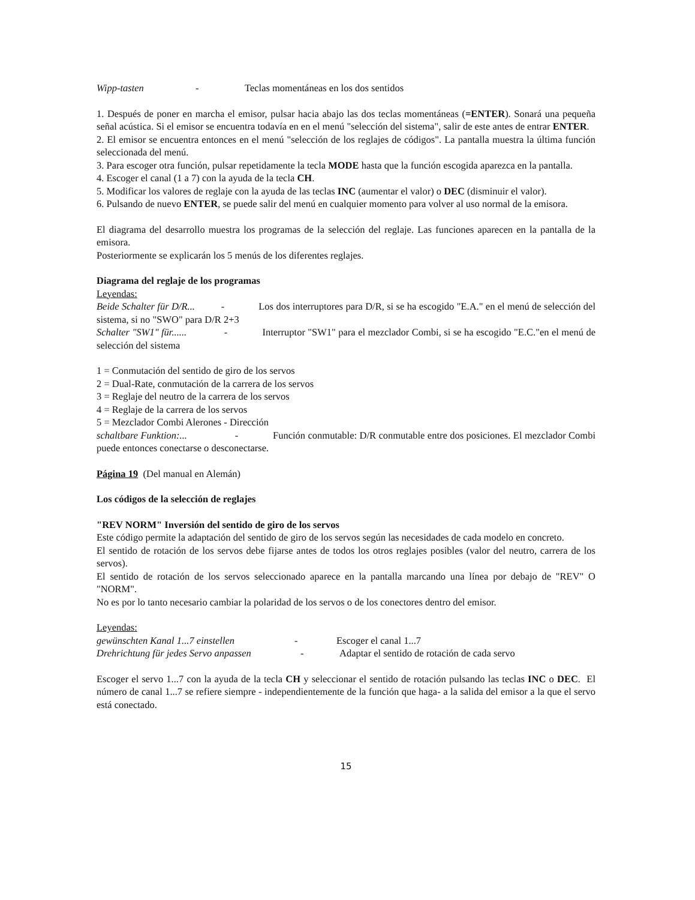Wipp-tasten - Teclas momentáneas en los dos sentidos
1. Después de poner en marcha el emisor, pulsar hacia abajo las dos teclas momentáneas (=ENTER). Sonará una pequeña señal acústica. Si el emisor se encuentra todavía en en el menú "selección del sistema", salir de este antes de entrar ENTER.
2. El emisor se encuentra entonces en el menú "selección de los reglajes de códigos". La pantalla muestra la última función seleccionada del menú.
3. Para escoger otra función, pulsar repetidamente la tecla MODE hasta que la función escogida aparezca en la pantalla.
4. Escoger el canal (1 a 7) con la ayuda de la tecla CH.
5. Modificar los valores de reglaje con la ayuda de las teclas INC (aumentar el valor) o DEC (disminuir el valor).
6. Pulsando de nuevo ENTER, se puede salir del menú en cualquier momento para volver al uso normal de la emisora.
El diagrama del desarrollo muestra los programas de la selección del reglaje. Las funciones aparecen en la pantalla de la emisora.
Posteriormente se explicarán los 5 menús de los diferentes reglajes.
Diagrama del reglaje de los programas
Leyendas:
Beide Schalter für D/R... - Los dos interruptores para D/R, si se ha escogido "E.A." en el menú de selección del sistema, si no "SWO" para D/R 2+3
Schalter "SW1" für...... - Interruptor "SW1" para el mezclador Combi, si se ha escogido "E.C."en el menú de selección del sistema
1 = Conmutación del sentido de giro de los servos
2 = Dual-Rate, conmutación de la carrera de los servos
3 = Reglaje del neutro de la carrera de los servos
4 = Reglaje de la carrera de los servos
5 = Mezclador Combi Alerones - Dirección
schaltbare Funktion:... - Función conmutable: D/R conmutable entre dos posiciones. El mezclador Combi puede entonces conectarse o desconectarse.
Página 19 (Del manual en Alemán)
Los códigos de la selección de reglajes
"REV NORM" Inversión del sentido de giro de los servos
Este código permite la adaptación del sentido de giro de los servos según las necesidades de cada modelo en concreto.
El sentido de rotación de los servos debe fijarse antes de todos los otros reglajes posibles (valor del neutro, carrera de los servos).
El sentido de rotación de los servos seleccionado aparece en la pantalla marcando una línea por debajo de "REV" O "NORM".
No es por lo tanto necesario cambiar la polaridad de los servos o de los conectores dentro del emisor.
Leyendas:
gewünschten Kanal 1...7 einstellen - Escoger el canal 1...7
Drehrichtung für jedes Servo anpassen - Adaptar el sentido de rotación de cada servo
Escoger el servo 1...7 con la ayuda de la tecla CH y seleccionar el sentido de rotación pulsando las teclas INC o DEC. El número de canal 1...7 se refiere siempre - independientemente de la función que haga- a la salida del emisor a la que el servo está conectado.
15